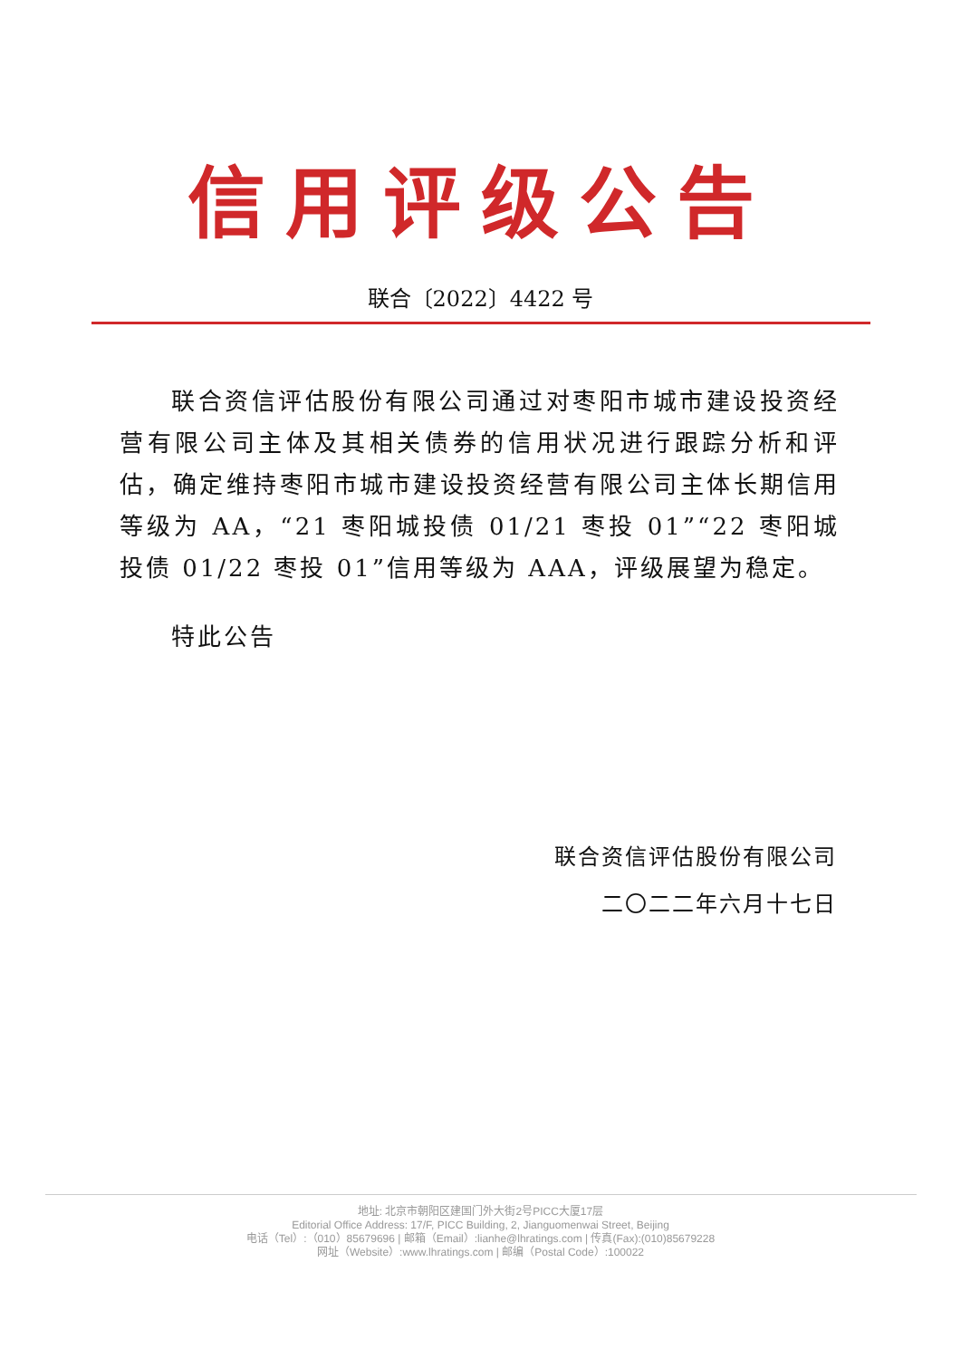信用评级公告
联合〔2022〕4422 号
联合资信评估股份有限公司通过对枣阳市城市建设投资经营有限公司主体及其相关债券的信用状况进行跟踪分析和评估，确定维持枣阳市城市建设投资经营有限公司主体长期信用等级为 AA，“21 枣阳城投债 01/21 枣投 01”“22 枣阳城投债 01/22 枣投 01”信用等级为 AAA，评级展望为稳定。
特此公告
联合资信评估股份有限公司
二〇二二年六月十七日
地址: 北京市朝阳区建国门外大街2号PICC大厦17层
Editorial Office Address: 17/F, PICC Building, 2, Jianguomenwai Street, Beijing
电话（Tel）:（010）85679696 | 邮箱（Email）:lianhe@lhratings.com | 传真(Fax):(010)85679228
网址（Website）:www.lhratings.com | 邮编（Postal Code）:100022